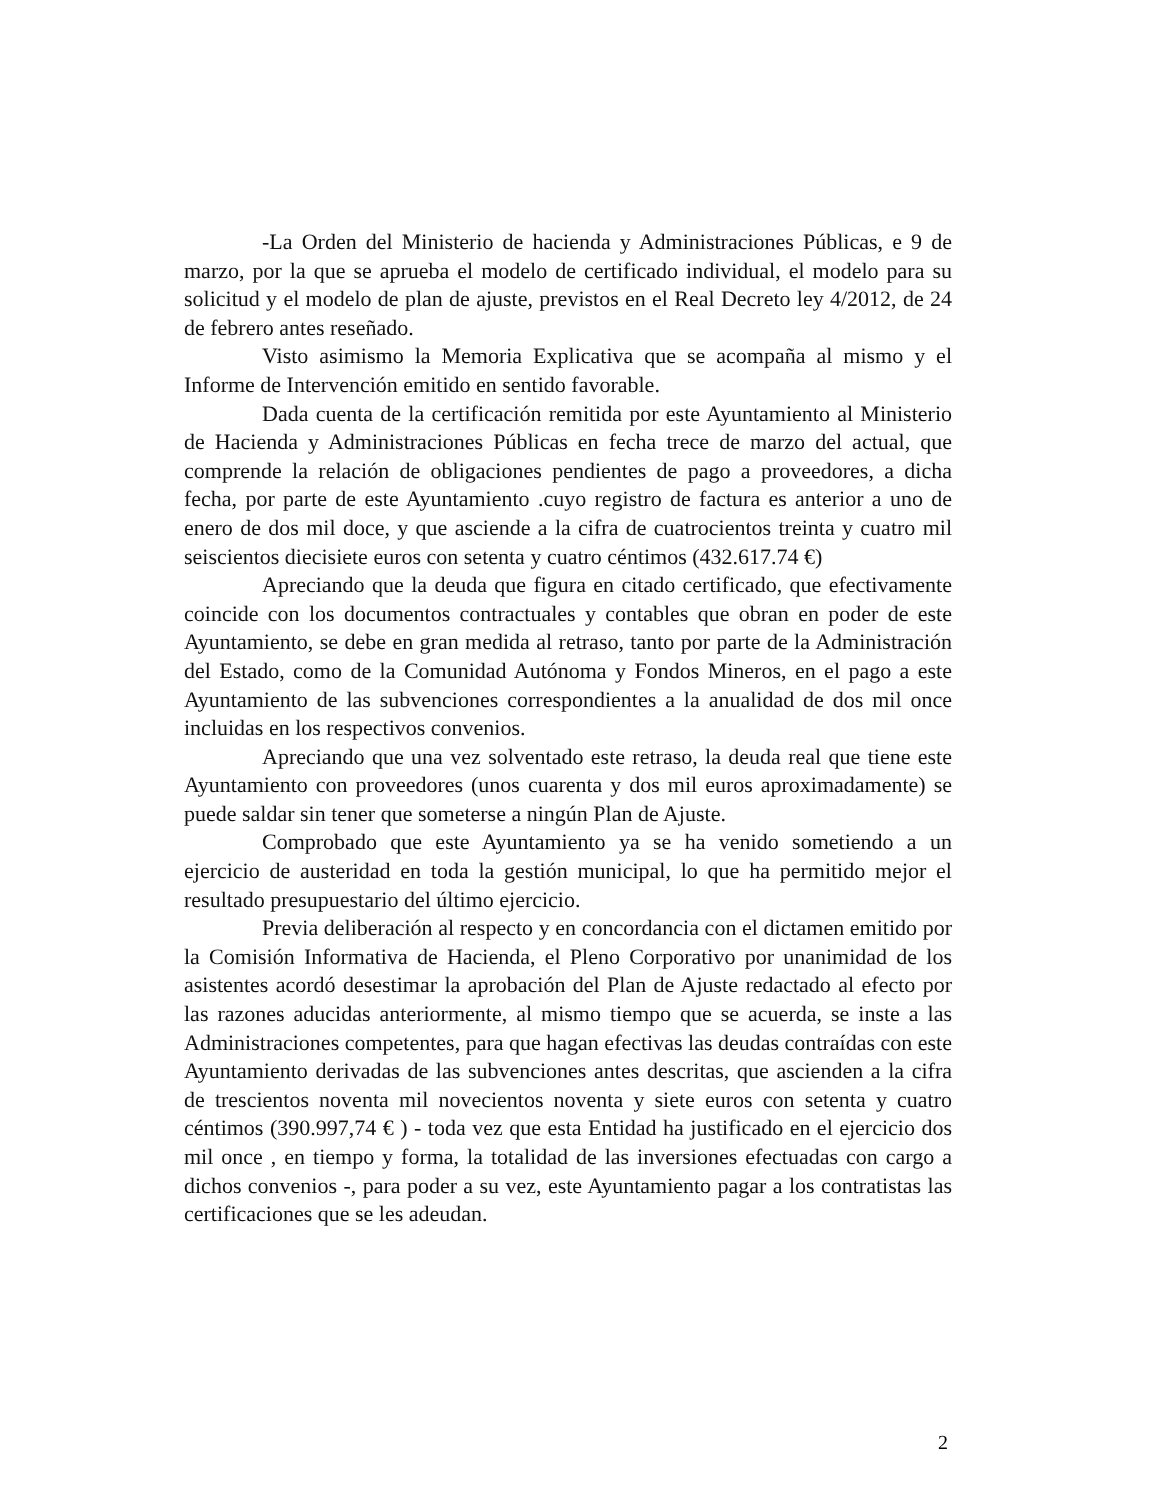-La Orden del Ministerio de hacienda y Administraciones Públicas, e 9 de marzo, por la que se aprueba el modelo de certificado individual, el modelo para su solicitud y el modelo de plan de ajuste, previstos en el Real Decreto ley 4/2012, de 24 de febrero antes reseñado.
Visto asimismo la Memoria Explicativa que se acompaña al mismo y el Informe de Intervención emitido en sentido favorable.
Dada cuenta de la certificación remitida por este Ayuntamiento al Ministerio de Hacienda y Administraciones Públicas en fecha trece de marzo del actual, que comprende la relación de obligaciones pendientes de pago a proveedores, a dicha fecha, por parte de este Ayuntamiento .cuyo registro de factura es anterior a uno de enero de dos mil doce, y que asciende a la cifra de cuatrocientos treinta y cuatro mil seiscientos diecisiete euros con setenta y cuatro céntimos (432.617.74 €)
Apreciando que la deuda que figura en citado certificado, que efectivamente coincide con los documentos contractuales y contables que obran en poder de este Ayuntamiento, se debe en gran medida al retraso, tanto por parte de la Administración del Estado, como de la Comunidad Autónoma y Fondos Mineros, en el pago a este Ayuntamiento de las subvenciones correspondientes a la anualidad de dos mil once incluidas en los respectivos convenios.
Apreciando que una vez solventado este retraso, la deuda real que tiene este Ayuntamiento con proveedores (unos cuarenta y dos mil euros aproximadamente) se puede saldar sin tener que someterse a ningún Plan de Ajuste.
Comprobado que este Ayuntamiento ya se ha venido sometiendo a un ejercicio de austeridad en toda la gestión municipal, lo que ha permitido mejor el resultado presupuestario del último ejercicio.
Previa deliberación al respecto y en concordancia con el dictamen emitido por la Comisión Informativa de Hacienda, el Pleno Corporativo por unanimidad de los asistentes acordó desestimar la aprobación del Plan de Ajuste redactado al efecto por las razones aducidas anteriormente, al mismo tiempo que se acuerda, se inste a las Administraciones competentes, para que hagan efectivas las deudas contraídas con este Ayuntamiento derivadas de las subvenciones antes descritas, que ascienden a la cifra de trescientos noventa mil novecientos noventa y siete euros con setenta y cuatro céntimos (390.997,74 € ) - toda vez que esta Entidad ha justificado en el ejercicio dos mil once , en tiempo y forma, la totalidad de las inversiones efectuadas con cargo a dichos convenios -, para poder a su vez, este Ayuntamiento pagar a los contratistas las certificaciones que se les adeudan.
2